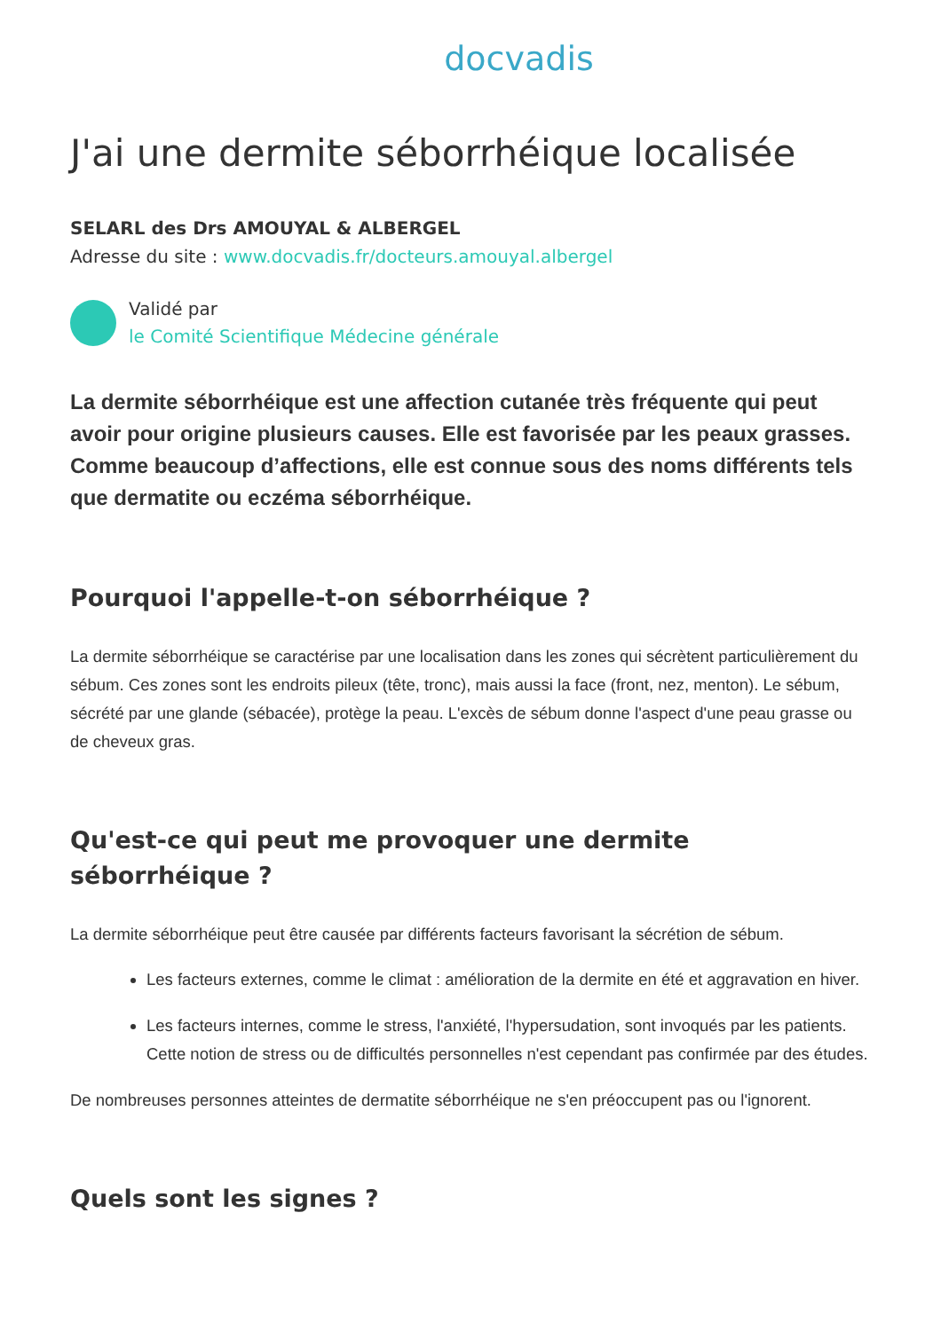docvadis
J'ai une dermite séborrhéique localisée
SELARL des Drs AMOUYAL & ALBERGEL
Adresse du site : www.docvadis.fr/docteurs.amouyal.albergel
Validé par
le Comité Scientifique Médecine générale
La dermite séborrhéique est une affection cutanée très fréquente qui peut avoir pour origine plusieurs causes. Elle est favorisée par les peaux grasses. Comme beaucoup d’affections, elle est connue sous des noms différents tels que dermatite ou eczéma séborrhéique.
Pourquoi l'appelle-t-on séborrhéique ?
La dermite séborrhéique se caractérise par une localisation dans les zones qui sécrètent particulièrement du sébum. Ces zones sont les endroits pileux (tête, tronc), mais aussi la face (front, nez, menton). Le sébum, sécrété par une glande (sébacée), protège la peau. L'excès de sébum donne l'aspect d'une peau grasse ou de cheveux gras.
Qu'est-ce qui peut me provoquer une dermite séborrhéique ?
La dermite séborrhéique peut être causée par différents facteurs favorisant la sécrétion de sébum.
Les facteurs externes, comme le climat : amélioration de la dermite en été et aggravation en hiver.
Les facteurs internes, comme le stress, l'anxiété, l'hypersudation, sont invoqués par les patients. Cette notion de stress ou de difficultés personnelles n'est cependant pas confirmée par des études.
De nombreuses personnes atteintes de dermatite séborrhéique ne s'en préoccupent pas ou l'ignorent.
Quels sont les signes ?